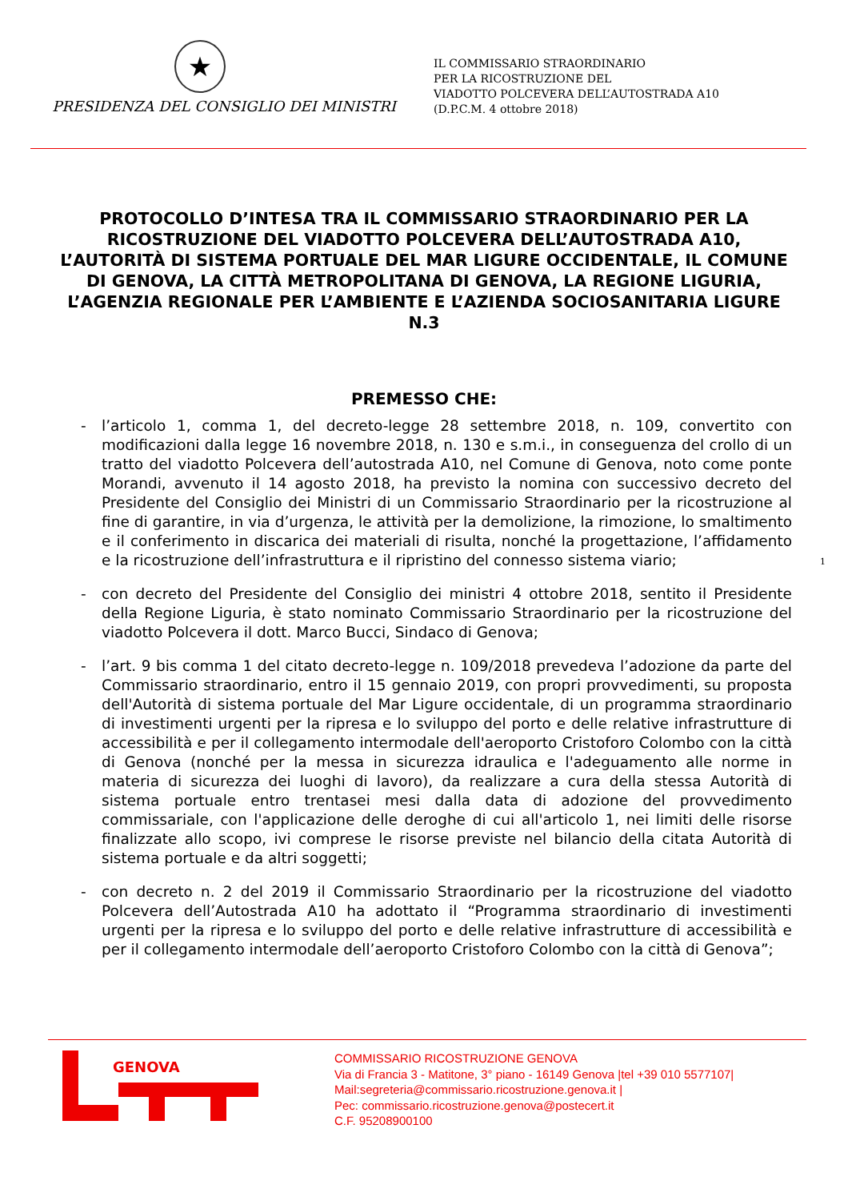★
PRESIDENZA DEL CONSIGLIO DEI MINISTRI
IL COMMISSARIO STRAORDINARIO
PER LA RICOSTRUZIONE DEL
VIADOTTO POLCEVERA DELL’AUTOSTRADA A10
(D.P.C.M. 4 ottobre 2018)
PROTOCOLLO D’INTESA TRA IL COMMISSARIO STRAORDINARIO PER LA RICOSTRUZIONE DEL VIADOTTO POLCEVERA DELL’AUTOSTRADA A10, L’AUTORITÀ DI SISTEMA PORTUALE DEL MAR LIGURE OCCIDENTALE, IL COMUNE DI GENOVA, LA CITTÀ METROPOLITANA DI GENOVA, LA REGIONE LIGURIA, L’AGENZIA REGIONALE PER L’AMBIENTE E L’AZIENDA SOCIOSANITARIA LIGURE N.3
PREMESSO CHE:
- l’articolo 1, comma 1, del decreto-legge 28 settembre 2018, n. 109, convertito con modificazioni dalla legge 16 novembre 2018, n. 130 e s.m.i., in conseguenza del crollo di un tratto del viadotto Polcevera dell’autostrada A10, nel Comune di Genova, noto come ponte Morandi, avvenuto il 14 agosto 2018, ha previsto la nomina con successivo decreto del Presidente del Consiglio dei Ministri di un Commissario Straordinario per la ricostruzione al fine di garantire, in via d’urgenza, le attività per la demolizione, la rimozione, lo smaltimento e il conferimento in discarica dei materiali di risulta, nonché la progettazione, l’affidamento e la ricostruzione dell’infrastruttura e il ripristino del connesso sistema viario;
- con decreto del Presidente del Consiglio dei ministri 4 ottobre 2018, sentito il Presidente della Regione Liguria, è stato nominato Commissario Straordinario per la ricostruzione del viadotto Polcevera il dott. Marco Bucci, Sindaco di Genova;
- l’art. 9 bis comma 1 del citato decreto-legge n. 109/2018 prevedeva l’adozione da parte del Commissario straordinario, entro il 15 gennaio 2019, con propri provvedimenti, su proposta dell'Autorità di sistema portuale del Mar Ligure occidentale, di un programma straordinario di investimenti urgenti per la ripresa e lo sviluppo del porto e delle relative infrastrutture di accessibilità e per il collegamento intermodale dell'aeroporto Cristoforo Colombo con la città di Genova (nonché per la messa in sicurezza idraulica e l'adeguamento alle norme in materia di sicurezza dei luoghi di lavoro), da realizzare a cura della stessa Autorità di sistema portuale entro trentasei mesi dalla data di adozione del provvedimento commissariale, con l'applicazione delle deroghe di cui all'articolo 1, nei limiti delle risorse finalizzate allo scopo, ivi comprese le risorse previste nel bilancio della citata Autorità di sistema portuale e da altri soggetti;
- con decreto n. 2 del 2019 il Commissario Straordinario per la ricostruzione del viadotto Polcevera dell’Autostrada A10 ha adottato il “Programma straordinario di investimenti urgenti per la ripresa e lo sviluppo del porto e delle relative infrastrutture di accessibilità e per il collegamento intermodale dell’aeroporto Cristoforo Colombo con la città di Genova”;
1
GENOVA
COMMISSARIO RICOSTRUZIONE GENOVA
Via di Francia 3 - Matitone, 3° piano - 16149 Genova |tel +39 010 5577107|
Mail:segreteria@commissario.ricostruzione.genova.it |
Pec: commissario.ricostruzione.genova@postecert.it
C.F. 95208900100